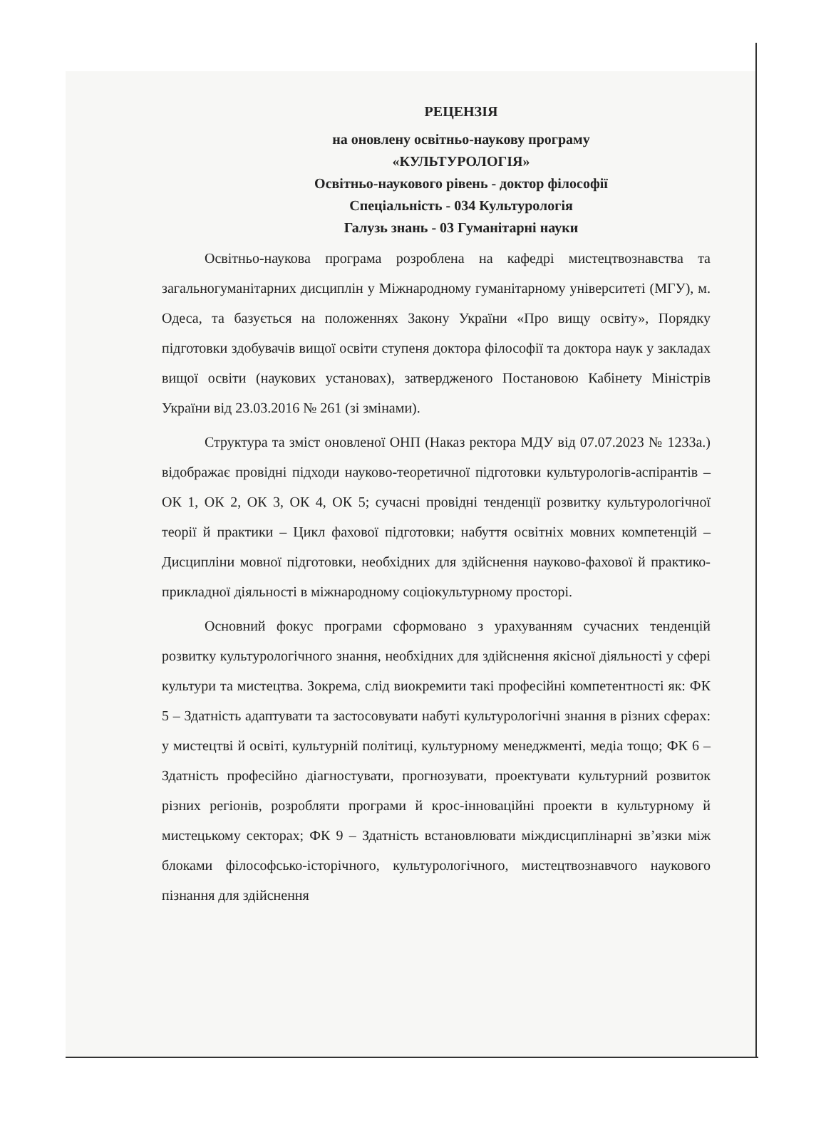РЕЦЕНЗІЯ
на оновлену освітньо-наукову програму
«КУЛЬТУРОЛОГІЯ»
Освітньо-наукового рівень - доктор філософії
Спеціальність - 034 Культурологія
Галузь знань - 03 Гуманітарні науки
Освітньо-наукова програма розроблена на кафедрі мистецтвознавства та загальногуманітарних дисциплін у Міжнародному гуманітарному університеті (МГУ), м. Одеса, та базується на положеннях Закону України «Про вищу освіту», Порядку підготовки здобувачів вищої освіти ступеня доктора філософії та доктора наук у закладах вищої освіти (наукових установах), затвердженого Постановою Кабінету Міністрів України від 23.03.2016 № 261 (зі змінами).
Структура та зміст оновленої ОНП (Наказ ректора МДУ від 07.07.2023 № 1233а.) відображає провідні підходи науково-теоретичної підготовки культурологів-аспірантів – ОК 1, ОК 2, ОК 3, ОК 4, ОК 5; сучасні провідні тенденції розвитку культурологічної теорії й практики – Цикл фахової підготовки; набуття освітніх мовних компетенцій – Дисципліни мовної підготовки, необхідних для здійснення науково-фахової й практико-прикладної діяльності в міжнародному соціокультурному просторі.
Основний фокус програми сформовано з урахуванням сучасних тенденцій розвитку культурологічного знання, необхідних для здійснення якісної діяльності у сфері культури та мистецтва. Зокрема, слід виокремити такі професійні компетентності як: ФК 5 – Здатність адаптувати та застосовувати набуті культурологічні знання в різних сферах: у мистецтві й освіті, культурній політиці, культурному менеджменті, медіа тощо; ФК 6 – Здатність професійно діагностувати, прогнозувати, проектувати культурний розвиток різних регіонів, розробляти програми й крос-інноваційні проекти в культурному й мистецькому секторах; ФК 9 – Здатність встановлювати міждисциплінарні зв’язки між блоками філософсько-історічного, культурологічного, мистецтвознавчого наукового пізнання для здійснення